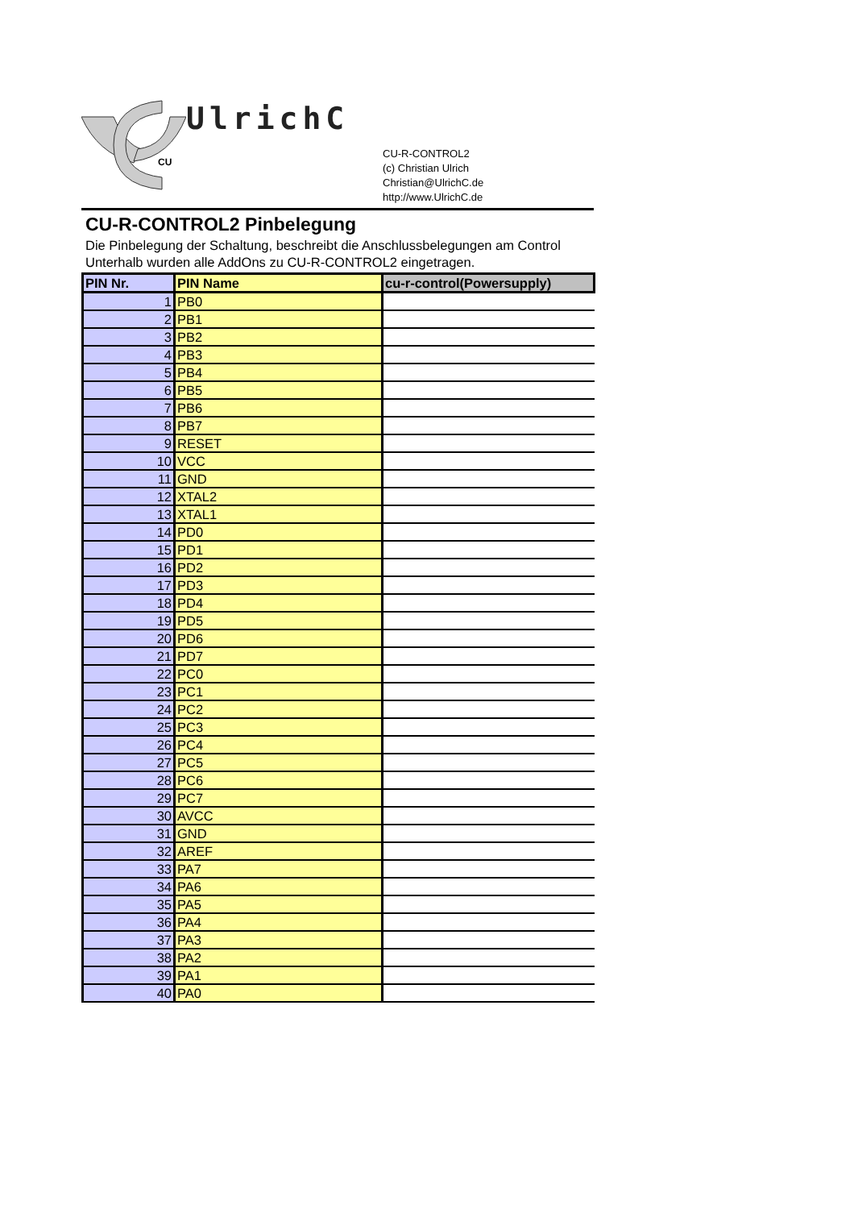CU
UlrichC
CU-R-CONTROL2
(c) Christian Ulrich
Christian@UlrichC.de
http://www.UlrichC.de
CU-R-CONTROL2 Pinbelegung
Die Pinbelegung der Schaltung, beschreibt die Anschlussbelegungen am Control
Unterhalb wurden alle AddOns zu CU-R-CONTROL2 eingetragen.
| PIN Nr. | PIN Name | cu-r-control(Powersupply) |
| --- | --- | --- |
| 1 | PB0 | |
| 2 | PB1 | |
| 3 | PB2 | |
| 4 | PB3 | |
| 5 | PB4 | |
| 6 | PB5 | |
| 7 | PB6 | |
| 8 | PB7 | |
| 9 | RESET | |
| 10 | VCC | |
| 11 | GND | |
| 12 | XTAL2 | |
| 13 | XTAL1 | |
| 14 | PD0 | |
| 15 | PD1 | |
| 16 | PD2 | |
| 17 | PD3 | |
| 18 | PD4 | |
| 19 | PD5 | |
| 20 | PD6 | |
| 21 | PD7 | |
| 22 | PC0 | |
| 23 | PC1 | |
| 24 | PC2 | |
| 25 | PC3 | |
| 26 | PC4 | |
| 27 | PC5 | |
| 28 | PC6 | |
| 29 | PC7 | |
| 30 | AVCC | |
| 31 | GND | |
| 32 | AREF | |
| 33 | PA7 | |
| 34 | PA6 | |
| 35 | PA5 | |
| 36 | PA4 | |
| 37 | PA3 | |
| 38 | PA2 | |
| 39 | PA1 | |
| 40 | PA0 | |